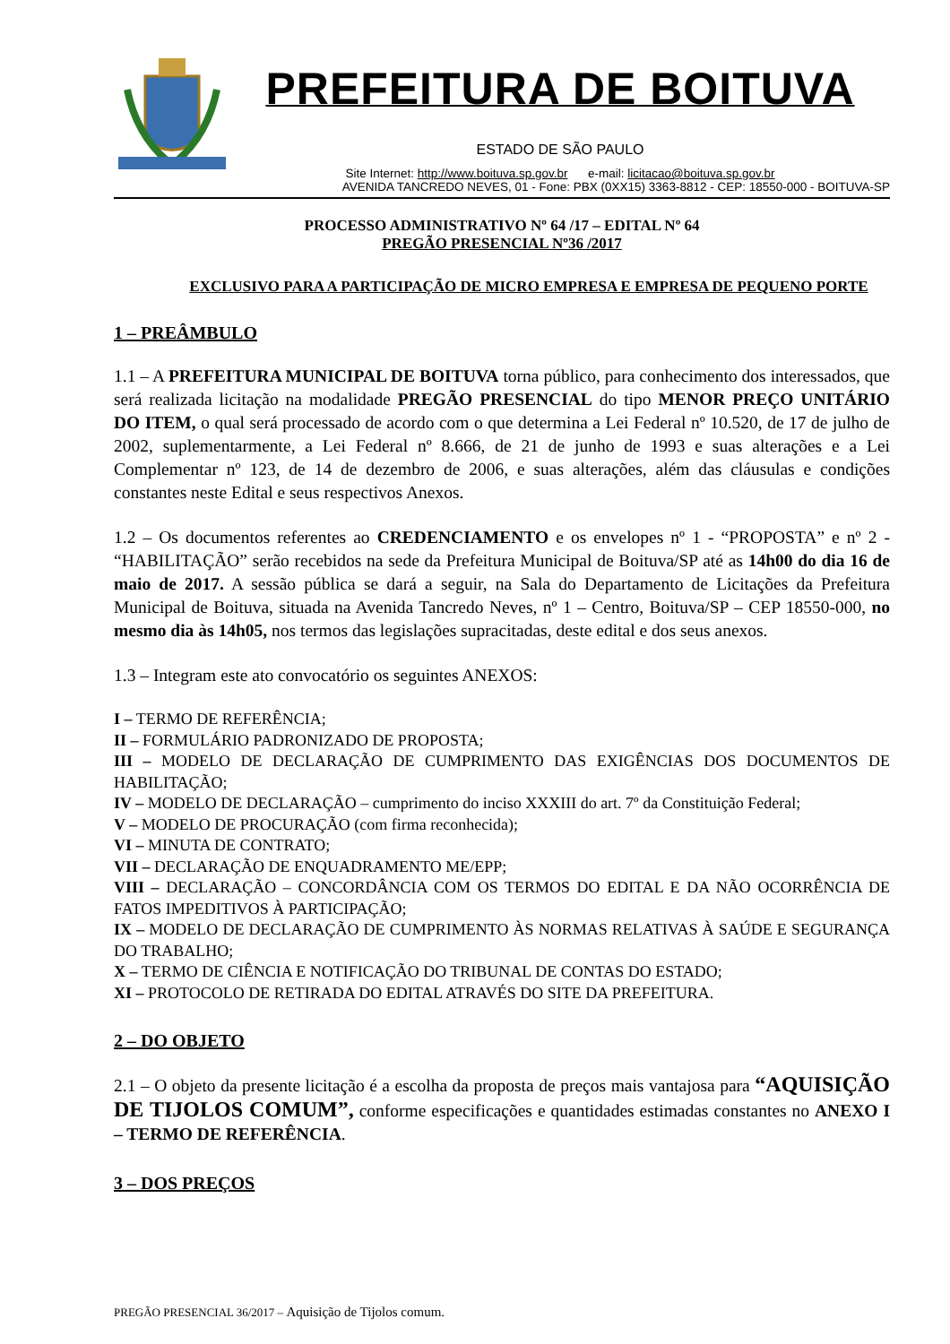PREFEITURA DE BOITUVA
ESTADO DE SÃO PAULO
Site Internet: http://www.boituva.sp.gov.br e-mail: licitacao@boituva.sp.gov.br
AVENIDA TANCREDO NEVES, 01 - Fone: PBX (0XX15) 3363-8812 - CEP: 18550-000 - BOITUVA-SP
PROCESSO ADMINISTRATIVO Nº 64 /17 – EDITAL Nº 64
PREGÃO PRESENCIAL Nº36 /2017
EXCLUSIVO PARA A PARTICIPAÇÃO DE MICRO EMPRESA E EMPRESA DE PEQUENO PORTE
1 – PREÂMBULO
1.1 – A PREFEITURA MUNICIPAL DE BOITUVA torna público, para conhecimento dos interessados, que será realizada licitação na modalidade PREGÃO PRESENCIAL do tipo MENOR PREÇO UNITÁRIO DO ITEM, o qual será processado de acordo com o que determina a Lei Federal nº 10.520, de 17 de julho de 2002, suplementarmente, a Lei Federal nº 8.666, de 21 de junho de 1993 e suas alterações e a Lei Complementar nº 123, de 14 de dezembro de 2006, e suas alterações, além das cláusulas e condições constantes neste Edital e seus respectivos Anexos.
1.2 – Os documentos referentes ao CREDENCIAMENTO e os envelopes nº 1 - “PROPOSTA” e nº 2 - “HABILITAÇÃO” serão recebidos na sede da Prefeitura Municipal de Boituva/SP até as 14h00 do dia 16 de maio de 2017. A sessão pública se dará a seguir, na Sala do Departamento de Licitações da Prefeitura Municipal de Boituva, situada na Avenida Tancredo Neves, nº 1 – Centro, Boituva/SP – CEP 18550-000, no mesmo dia às 14h05, nos termos das legislações supracitadas, deste edital e dos seus anexos.
1.3 – Integram este ato convocatório os seguintes ANEXOS:
I – TERMO DE REFERÊNCIA;
II – FORMULÁRIO PADRONIZADO DE PROPOSTA;
III – MODELO DE DECLARAÇÃO DE CUMPRIMENTO DAS EXIGÊNCIAS DOS DOCUMENTOS DE HABILITAÇÃO;
IV – MODELO DE DECLARAÇÃO – cumprimento do inciso XXXIII do art. 7º da Constituição Federal;
V – MODELO DE PROCURAÇÃO (com firma reconhecida);
VI – MINUTA DE CONTRATO;
VII – DECLARAÇÃO DE ENQUADRAMENTO ME/EPP;
VIII – DECLARAÇÃO – CONCORDÂNCIA COM OS TERMOS DO EDITAL E DA NÃO OCORRÊNCIA DE FATOS IMPEDITIVOS À PARTICIPAÇÃO;
IX – MODELO DE DECLARAÇÃO DE CUMPRIMENTO ÀS NORMAS RELATIVAS À SAÚDE E SEGURANÇA DO TRABALHO;
X – TERMO DE CIÊNCIA E NOTIFICAÇÃO DO TRIBUNAL DE CONTAS DO ESTADO;
XI – PROTOCOLO DE RETIRADA DO EDITAL ATRAVÉS DO SITE DA PREFEITURA.
2 – DO OBJETO
2.1 – O objeto da presente licitação é a escolha da proposta de preços mais vantajosa para “AQUISIÇÃO DE TIJOLOS COMUM”, conforme especificações e quantidades estimadas constantes no ANEXO I – TERMO DE REFERÊNCIA.
3 – DOS PREÇOS
PREGÃO PRESENCIAL 36/2017 – Aquisição de Tijolos comum.